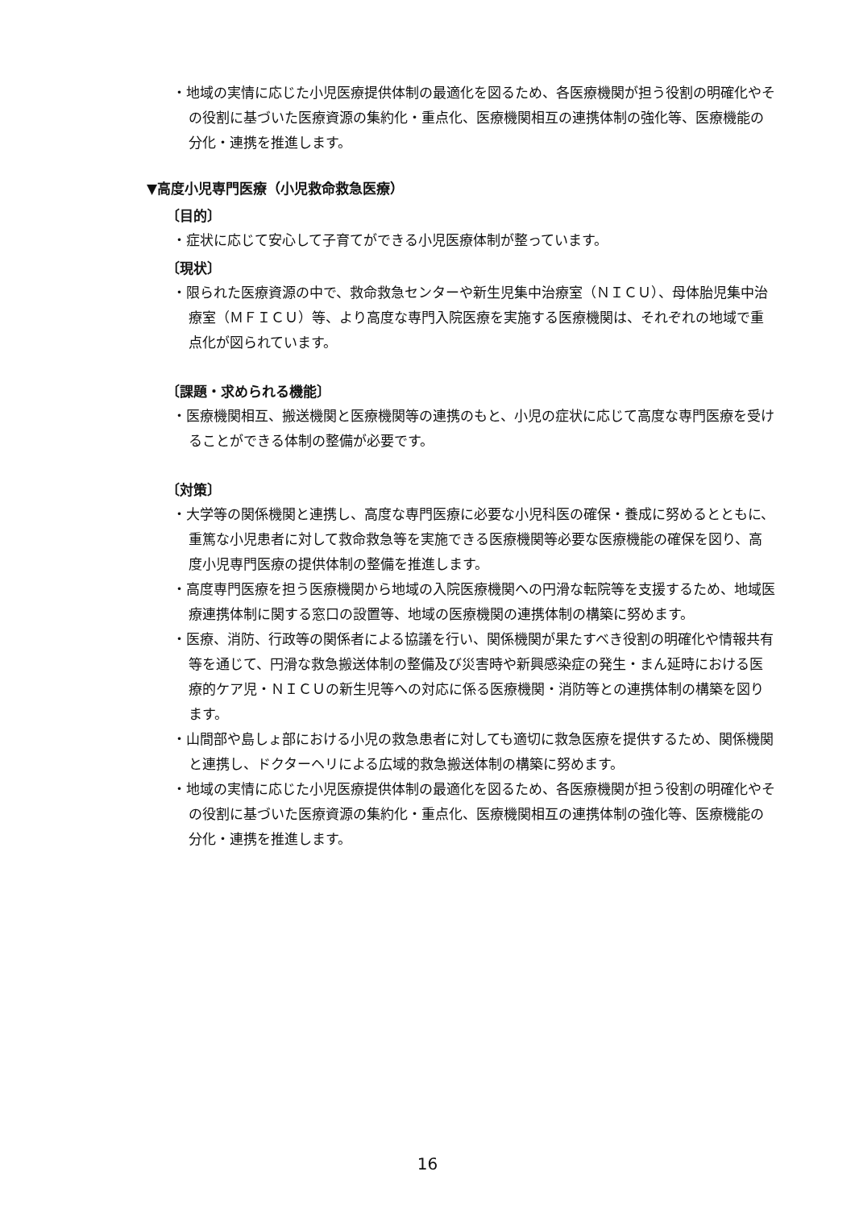・地域の実情に応じた小児医療提供体制の最適化を図るため、各医療機関が担う役割の明確化やその役割に基づいた医療資源の集約化・重点化、医療機関相互の連携体制の強化等、医療機能の分化・連携を推進します。
▼高度小児専門医療（小児救命救急医療）
〔目的〕
・症状に応じて安心して子育てができる小児医療体制が整っています。
〔現状〕
・限られた医療資源の中で、救命救急センターや新生児集中治療室（ＮＩＣＵ）、母体胎児集中治療室（ＭＦＩＣＵ）等、より高度な専門入院医療を実施する医療機関は、それぞれの地域で重点化が図られています。
〔課題・求められる機能〕
・医療機関相互、搬送機関と医療機関等の連携のもと、小児の症状に応じて高度な専門医療を受けることができる体制の整備が必要です。
〔対策〕
・大学等の関係機関と連携し、高度な専門医療に必要な小児科医の確保・養成に努めるとともに、重篤な小児患者に対して救命救急等を実施できる医療機関等必要な医療機能の確保を図り、高度小児専門医療の提供体制の整備を推進します。
・高度専門医療を担う医療機関から地域の入院医療機関への円滑な転院等を支援するため、地域医療連携体制に関する窓口の設置等、地域の医療機関の連携体制の構築に努めます。
・医療、消防、行政等の関係者による協議を行い、関係機関が果たすべき役割の明確化や情報共有等を通じて、円滑な救急搬送体制の整備及び災害時や新興感染症の発生・まん延時における医療的ケア児・ＮＩＣＵの新生児等への対応に係る医療機関・消防等との連携体制の構築を図ります。
・山間部や島しょ部における小児の救急患者に対しても適切に救急医療を提供するため、関係機関と連携し、ドクターヘリによる広域的救急搬送体制の構築に努めます。
・地域の実情に応じた小児医療提供体制の最適化を図るため、各医療機関が担う役割の明確化やその役割に基づいた医療資源の集約化・重点化、医療機関相互の連携体制の強化等、医療機能の分化・連携を推進します。
16